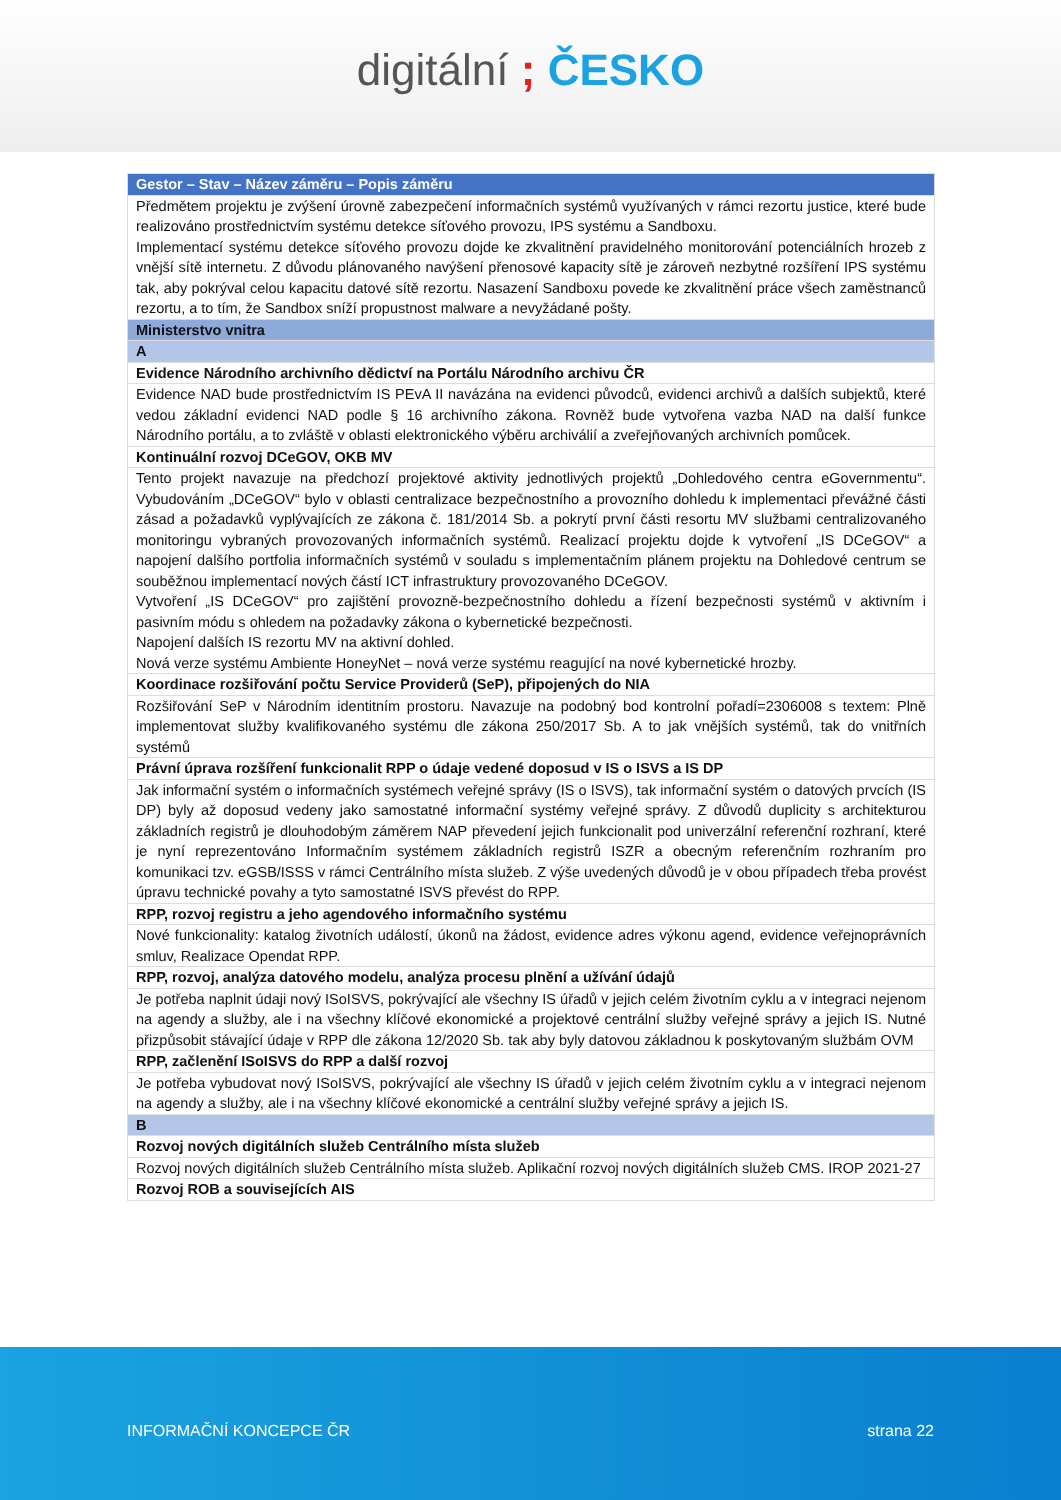digitální ; ČESKO
| Gestor – Stav – Název záměru – Popis záměru |
| --- |
| Předmětem projektu je zvýšení úrovně zabezpečení informačních systémů využívaných v rámci rezortu justice, které bude realizováno prostřednictvím systému detekce síťového provozu, IPS systému a Sandboxu. Implementací systému detekce síťového provozu dojde ke zkvalitnění pravidelného monitorování potenciálních hrozeb z vnější sítě internetu. Z důvodu plánovaného navýšení přenosové kapacity sítě je zároveň nezbytné rozšíření IPS systému tak, aby pokrýval celou kapacitu datové sítě rezortu. Nasazení Sandboxu povede ke zkvalitnění práce všech zaměstnanců rezortu, a to tím, že Sandbox sníží propustnost malware a nevyžádané pošty. |
| Ministerstvo vnitra |
| A |
| Evidence Národního archivního dědictví na Portálu Národního archivu ČR |
| Evidence NAD bude prostřednictvím IS PEvA II navázána na evidenci původců, evidenci archivů a dalších subjektů, které vedou základní evidenci NAD podle § 16 archivního zákona. Rovněž bude vytvořena vazba NAD na další funkce Národního portálu, a to zvláště v oblasti elektronického výběru archiválií a zveřejňovaných archivních pomůcek. |
| Kontinuální rozvoj DCeGOV, OKB MV |
| Tento projekt navazuje na předchozí projektové aktivity jednotlivých projektů „Dohledového centra eGovernmentu“. Vybudováním „DCeGOV“ bylo v oblasti centralizace bezpečnostního a provozního dohledu k implementaci převážné části zásad a požadavků vyplývajících ze zákona č. 181/2014 Sb. a pokrytí první části resortu MV službami centralizovaného monitoringu vybraných provozovaných informačních systémů. Realizací projektu dojde k vytvoření „IS DCeGOV“ a napojení dalšího portfolia informačních systémů v souladu s implementačním plánem projektu na Dohledové centrum se souběžnou implementací nových částí ICT infrastruktury provozovaného DCeGOV. Vytvoření „IS DCeGOV“ pro zajištění provozně-bezpečnostního dohledu a řízení bezpečnosti systémů v aktivním i pasivním módu s ohledem na požadavky zákona o kybernetické bezpečnosti. Napojení dalších IS rezortu MV na aktivní dohled. Nová verze systému Ambiente HoneyNet – nová verze systému reagující na nové kybernetické hrozby. |
| Koordinace rozšiřování počtu Service Providerů (SeP), připojených do NIA |
| Rozšiřování SeP v Národním identitním prostoru. Navazuje na podobný bod kontrolní pořadí=2306008 s textem: Plně implementovat služby kvalifikovaného systému dle zákona 250/2017 Sb. A to jak vnějších systémů, tak do vnitřních systémů |
| Právní úprava rozšíření funkcionalit RPP o údaje vedené doposud v IS o ISVS a IS DP |
| Jak informační systém o informačních systémech veřejné správy (IS o ISVS), tak informační systém o datových prvcích (IS DP) byly až doposud vedeny jako samostatné informační systémy veřejné správy. Z důvodů duplicity s architekturou základních registrů je dlouhodobým záměrem NAP převedení jejich funkcionalit pod univerzální referenční rozhraní, které je nyní reprezentováno Informačním systémem základních registrů ISZR a obecným referenčním rozhraním pro komunikaci tzv. eGSB/ISSS v rámci Centrálního místa služeb. Z výše uvedených důvodů je v obou případech třeba provést úpravu technické povahy a tyto samostatné ISVS převést do RPP. |
| RPP, rozvoj registru a jeho agendového informačního systému |
| Nové funkcionality: katalog životních událostí, úkonů na žádost, evidence adres výkonu agend, evidence veřejnoprávních smluv, Realizace Opendat RPP. |
| RPP, rozvoj, analýza datového modelu, analýza procesu plnění a užívání údajů |
| Je potřeba naplnit údaji nový ISoISVS, pokrývající ale všechny IS úřadů v jejich celém životním cyklu a v integraci nejenom na agendy a služby, ale i na všechny klíčové ekonomické a projektové centrální služby veřejné správy a jejich IS. Nutné přizpůsobit stávající údaje v RPP dle zákona 12/2020 Sb. tak aby byly datovou základnou k poskytovaným službám OVM |
| RPP, začlenění ISoISVS do RPP a další rozvoj |
| Je potřeba vybudovat nový ISoISVS, pokrývající ale všechny IS úřadů v jejich celém životním cyklu a v integraci nejenom na agendy a služby, ale i na všechny klíčové ekonomické a centrální služby veřejné správy a jejich IS. |
| B |
| Rozvoj nových digitálních služeb Centrálního místa služeb |
| Rozvoj nových digitálních služeb Centrálního místa služeb. Aplikační rozvoj nových digitálních služeb CMS. IROP 2021-27 |
| Rozvoj ROB a souvisejících AIS |
INFORMAČNÍ KONCEPCE ČR strana 22